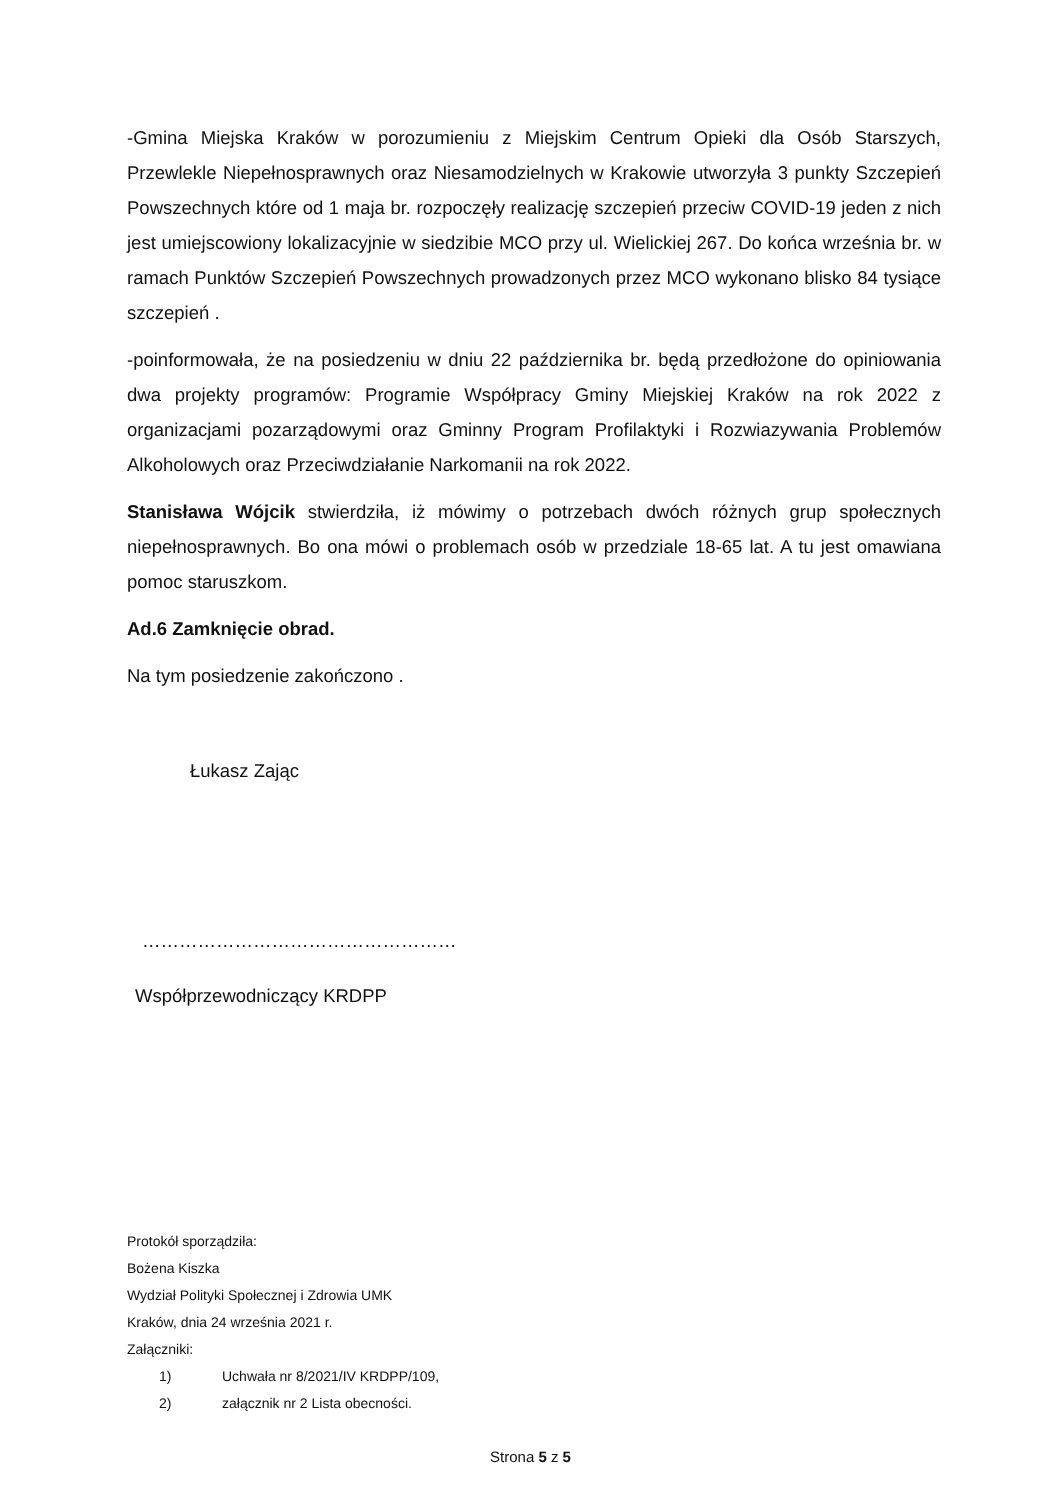-Gmina Miejska Kraków w porozumieniu z Miejskim Centrum Opieki dla Osób Starszych, Przewlekle Niepełnosprawnych oraz Niesamodzielnych w Krakowie utworzyła 3 punkty Szczepień Powszechnych które od 1 maja br. rozpoczęły realizację szczepień przeciw COVID-19 jeden z nich jest umiejscowiony lokalizacyjnie w siedzibie MCO przy ul. Wielickiej 267. Do końca września br. w ramach Punktów Szczepień Powszechnych prowadzonych przez MCO wykonano blisko 84 tysiące szczepień .
-poinformowała, że na posiedzeniu w dniu 22 października br. będą przedłożone do opiniowania dwa projekty programów: Programie Współpracy Gminy Miejskiej Kraków na rok 2022 z organizacjami pozarządowymi oraz Gminny Program Profilaktyki i Rozwiazywania Problemów Alkoholowych oraz Przeciwdziałanie Narkomanii na rok 2022.
Stanisława Wójcik stwierdziła, iż mówimy o potrzebach dwóch różnych grup społecznych niepełnosprawnych. Bo ona mówi o problemach osób w przedziale 18-65 lat. A tu jest omawiana pomoc staruszkom.
Ad.6 Zamknięcie obrad.
Na tym posiedzenie zakończono .
Łukasz Zając
……………………………………………
Współprzewodniczący KRDPP
Protokół sporządziła:
Bożena Kiszka
Wydział Polityki Społecznej i Zdrowia UMK
Kraków, dnia 24 września 2021 r.
Załączniki:
1) Uchwała nr 8/2021/IV KRDPP/109,
2) załącznik nr 2 Lista obecności.
Strona 5 z 5